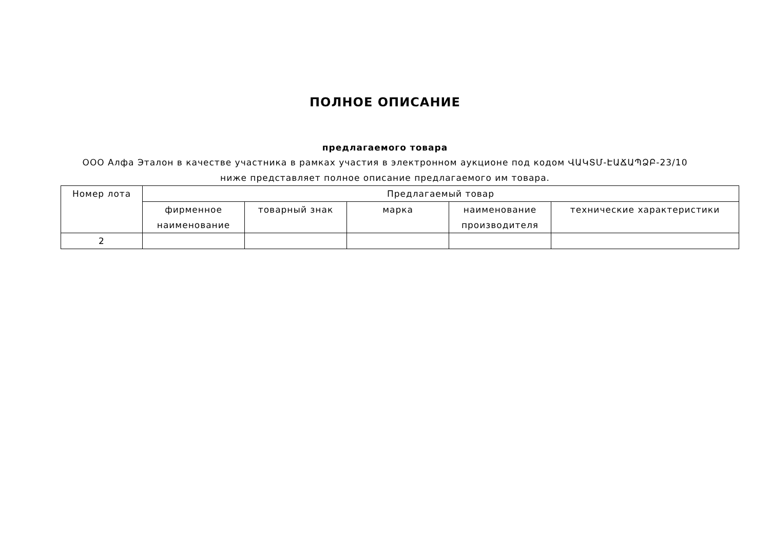ПОЛНОЕ ОПИСАНИЕ
предлагаемого товара
ООО Алфа Эталон в качестве участника в рамках участия в электронном аукционе под кодом ՎԱԿՏՄ-ԷԱՃԱՊՁԲ-23/10 ниже представляет полное описание предлагаемого им товара.
| Номер лота | Предлагаемый товар | | | | |
| --- | --- | --- | --- | --- | --- |
| | фирменное наименование | товарный знак | марка | наименование производителя | технические характеристики |
| 2 | | | | | |